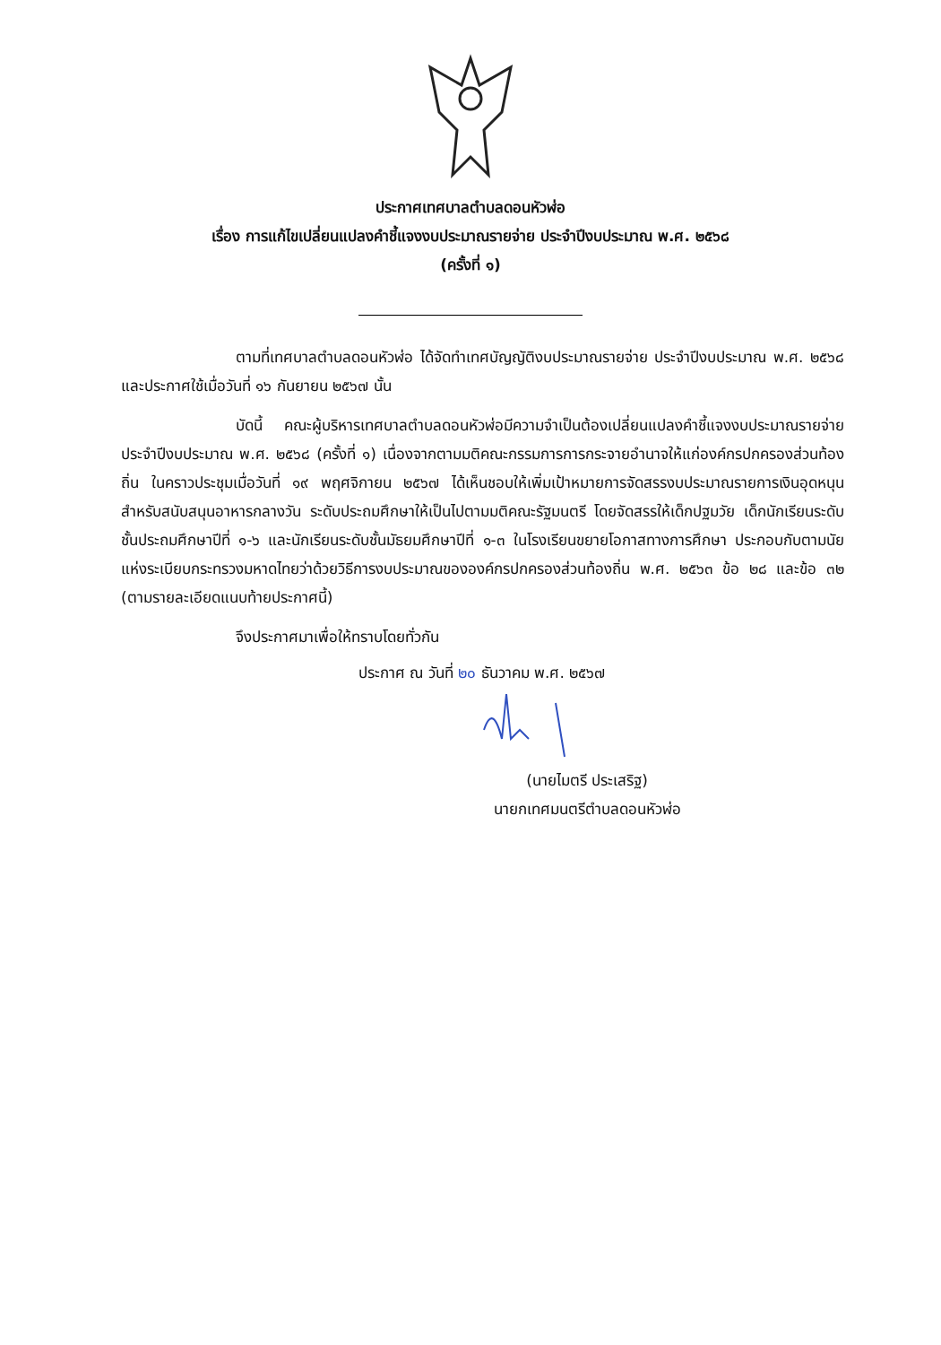ประกาศเทศบาลตำบลดอนหัวฬ่อ
เรื่อง การแก้ไขเปลี่ยนแปลงคำชี้แจงงบประมาณรายจ่าย ประจำปีงบประมาณ พ.ศ. ๒๕๖๘
(ครั้งที่ ๑)
ตามที่เทศบาลตำบลดอนหัวฬ่อ ได้จัดทำเทศบัญญัติงบประมาณรายจ่าย ประจำปีงบประมาณ พ.ศ. ๒๕๖๘ และประกาศใช้เมื่อวันที่ ๑๖ กันยายน ๒๕๖๗ นั้น
บัดนี้ คณะผู้บริหารเทศบาลตำบลดอนหัวฬ่อมีความจำเป็นต้องเปลี่ยนแปลงคำชี้แจงงบประมาณรายจ่าย ประจำปีงบประมาณ พ.ศ. ๒๕๖๘ (ครั้งที่ ๑) เนื่องจากตามมติคณะกรรมการการกระจายอำนาจให้แก่องค์กรปกครองส่วนท้องถิ่น ในคราวประชุมเมื่อวันที่ ๑๙ พฤศจิกายน ๒๕๖๗ ได้เห็นชอบให้เพิ่มเป้าหมายการจัดสรรงบประมาณรายการเงินอุดหนุนสำหรับสนับสนุนอาหารกลางวัน ระดับประถมศึกษาให้เป็นไปตามมติคณะรัฐมนตรี โดยจัดสรรให้เด็กปฐมวัย เด็กนักเรียนระดับชั้นประถมศึกษาปีที่ ๑-๖ และนักเรียนระดับชั้นมัธยมศึกษาปีที่ ๑-๓ ในโรงเรียนขยายโอกาสทางการศึกษา ประกอบกับตามนัยแห่งระเบียบกระทรวงมหาดไทยว่าด้วยวิธีการงบประมาณขององค์กรปกครองส่วนท้องถิ่น พ.ศ. ๒๕๖๓ ข้อ ๒๘ และข้อ ๓๒ (ตามรายละเอียดแนบท้ายประกาศนี้)
จึงประกาศมาเพื่อให้ทราบโดยทั่วกัน
ประกาศ ณ วันที่ ๒๐ ธันวาคม พ.ศ. ๒๕๖๗
(นายไมตรี ประเสริฐ)
นายกเทศมนตรีตำบลดอนหัวฬ่อ